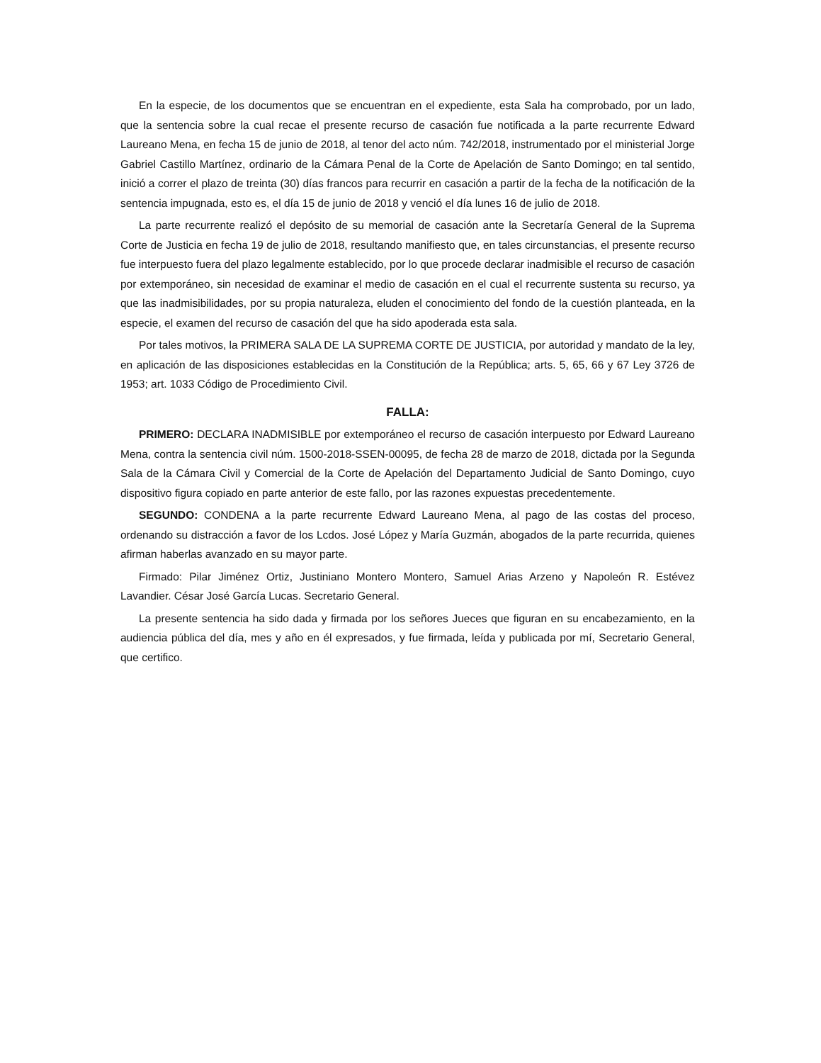En la especie, de los documentos que se encuentran en el expediente, esta Sala ha comprobado, por un lado, que la sentencia sobre la cual recae el presente recurso de casación fue notificada a la parte recurrente Edward Laureano Mena, en fecha 15 de junio de 2018, al tenor del acto núm. 742/2018, instrumentado por el ministerial Jorge Gabriel Castillo Martínez, ordinario de la Cámara Penal de la Corte de Apelación de Santo Domingo; en tal sentido, inició a correr el plazo de treinta (30) días francos para recurrir en casación a partir de la fecha de la notificación de la sentencia impugnada, esto es, el día 15 de junio de 2018 y venció el día lunes 16 de julio de 2018.
La parte recurrente realizó el depósito de su memorial de casación ante la Secretaría General de la Suprema Corte de Justicia en fecha 19 de julio de 2018, resultando manifiesto que, en tales circunstancias, el presente recurso fue interpuesto fuera del plazo legalmente establecido, por lo que procede declarar inadmisible el recurso de casación por extemporáneo, sin necesidad de examinar el medio de casación en el cual el recurrente sustenta su recurso, ya que las inadmisibilidades, por su propia naturaleza, eluden el conocimiento del fondo de la cuestión planteada, en la especie, el examen del recurso de casación del que ha sido apoderada esta sala.
Por tales motivos, la PRIMERA SALA DE LA SUPREMA CORTE DE JUSTICIA, por autoridad y mandato de la ley, en aplicación de las disposiciones establecidas en la Constitución de la República; arts. 5, 65, 66 y 67 Ley 3726 de 1953; art. 1033 Código de Procedimiento Civil.
FALLA:
PRIMERO: DECLARA INADMISIBLE por extemporáneo el recurso de casación interpuesto por Edward Laureano Mena, contra la sentencia civil núm. 1500-2018-SSEN-00095, de fecha 28 de marzo de 2018, dictada por la Segunda Sala de la Cámara Civil y Comercial de la Corte de Apelación del Departamento Judicial de Santo Domingo, cuyo dispositivo figura copiado en parte anterior de este fallo, por las razones expuestas precedentemente.
SEGUNDO: CONDENA a la parte recurrente Edward Laureano Mena, al pago de las costas del proceso, ordenando su distracción a favor de los Lcdos. José López y María Guzmán, abogados de la parte recurrida, quienes afirman haberlas avanzado en su mayor parte.
Firmado: Pilar Jiménez Ortiz, Justiniano Montero Montero, Samuel Arias Arzeno y Napoleón R. Estévez Lavandier. César José García Lucas. Secretario General.
La presente sentencia ha sido dada y firmada por los señores Jueces que figuran en su encabezamiento, en la audiencia pública del día, mes y año en él expresados, y fue firmada, leída y publicada por mí, Secretario General, que certifico.